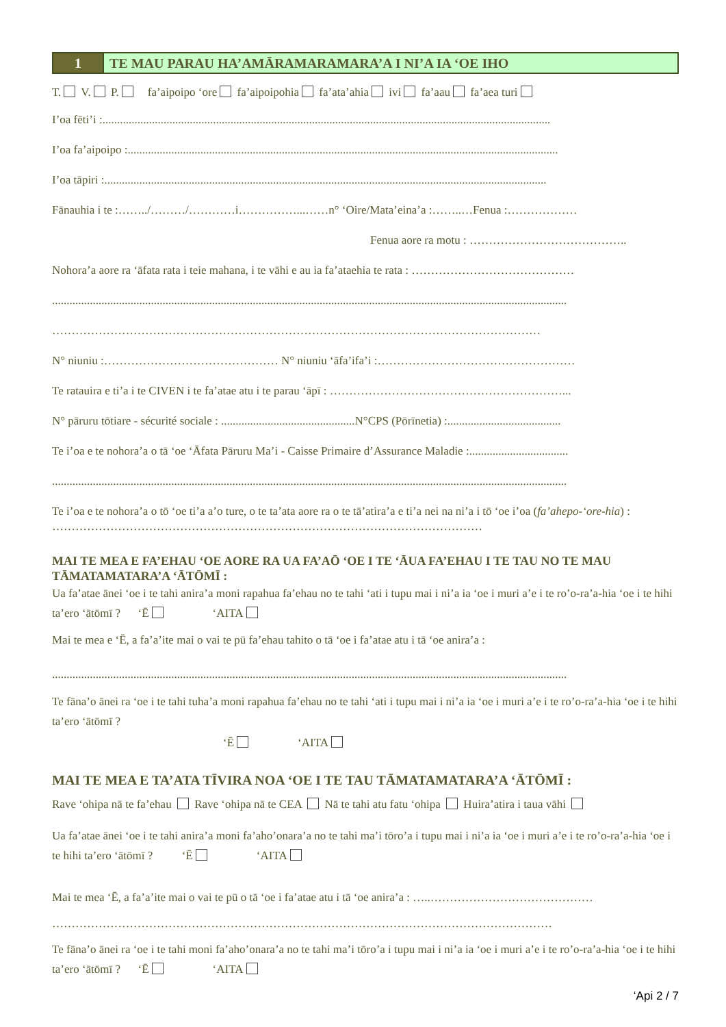1 TE MAU PARAU HA’AMĀRAMARAMARA’A I NI’A IA ‘OE IHO
T. V. P. fa’aipoipo ‘ore fa’aipoipohia fa’ata’ahia ivi fa’aau fa’aea turi
I’oa fēti’i :..........................................................................................................................................................
I’oa fa’aipoipo :....................................................................................................................................................
I’oa tāpiri :........................................................................................................................................................
Fānauhia i te :……../………/…………i……………...……n° ‘Oire/Mata’eina’a :……..…Fenua :………………
Fenua aore ra motu : …………………………………..
Nohora’a aore ra ‘āfata rata i teie mahana, i te vāhi e au ia fa’ataehia te rata : ……………………………………
.................................................................................................................................................................................
………………………………………………………………………………………………………………
N° niuniu :……………………………………… N° niuniu ‘āfa’ifa’i :……………………………………………
Te ratauira e ti’a i te CIVEN i te fa’atae atu i te parau ‘āpī : ……………………………………………………...
N° pāruru tōtiare - sécurité sociale : ..............................................N°CPS (Pōrīnetia) :.......................................
Te i’oa e te nohora’a o tā ‘oe ‘Āfata Pāruru Ma’i - Caisse Primaire d’Assurance Maladie :..................................
.................................................................................................................................................................................
Te i’oa e te nohora’a o tō ‘oe ti’a a’o ture, o te ta’ata aore ra o te tā’atira’a e ti’a nei na ni’a i tō ‘oe i’oa (fa’ahepo-‘ore-hia) : …………………………………………………………………………………………………
MAI TE MEA E FA’EHAU ‘OE AORE RA UA FA’AŌ ‘OE I TE ‘ĀUA FA’EHAU I TE TAU NO TE MAU TĀMATAMATARA’A ‘ĀTŌMĪ :
Ua fa’atae ānei ‘oe i te tahi anira’a moni rapahua fa’ehau no te tahi ‘ati i tupu mai i ni’a ia ‘oe i muri a’e i te ro’o-ra’a-hia ‘oe i te hihi ta’ero ‘ātōmī ? ‘Ē ‘AITA
Mai te mea e ‘Ē, a fa’a’ite mai o vai te pū fa’ehau tahito o tā ‘oe i fa’atae atu i tā ‘oe anira’a :
.................................................................................................................................................................................
Te fāna’o ānei ra ‘oe i te tahi tuha’a moni rapahua fa’ehau no te tahi ‘ati i tupu mai i ni’a ia ‘oe i muri a’e i te ro’o-ra’a-hia ‘oe i te hihi ta’ero ‘ātōmī ?
‘Ē ‘AITA
MAI TE MEA E TA’ATA TĪVIRA NOA ‘OE I TE TAU TĀMATAMATARA’A ‘ĀTŌMĪ :
Rave ‘ohipa nā te fa’ehau Rave ‘ohipa nā te CEA Nā te tahi atu fatu ‘ohipa Huira’atira i taua vāhi
Ua fa’atae ānei ‘oe i te tahi anira’a moni fa’aho’onara’a no te tahi ma’i tōro’a i tupu mai i ni’a ia ‘oe i muri a’e i te ro’o-ra’a-hia ‘oe i te hihi ta’ero ‘ātōmī ? ‘Ē ‘AITA
Mai te mea ‘Ē, a fa’a’ite mai o vai te pū o tā ‘oe i fa’atae atu i tā ‘oe anira’a : …..……………………………………
…………………………………………………………………………………………………………………
Te fāna’o ānei ra ‘oe i te tahi moni fa’aho’onara’a no te tahi ma’i tōro’a i tupu mai i ni’a ia ‘oe i muri a’e i te ro’o-ra’a-hia ‘oe i te hihi ta’ero ‘ātōmī ? ‘Ē ‘AITA
‘Api 2 / 7